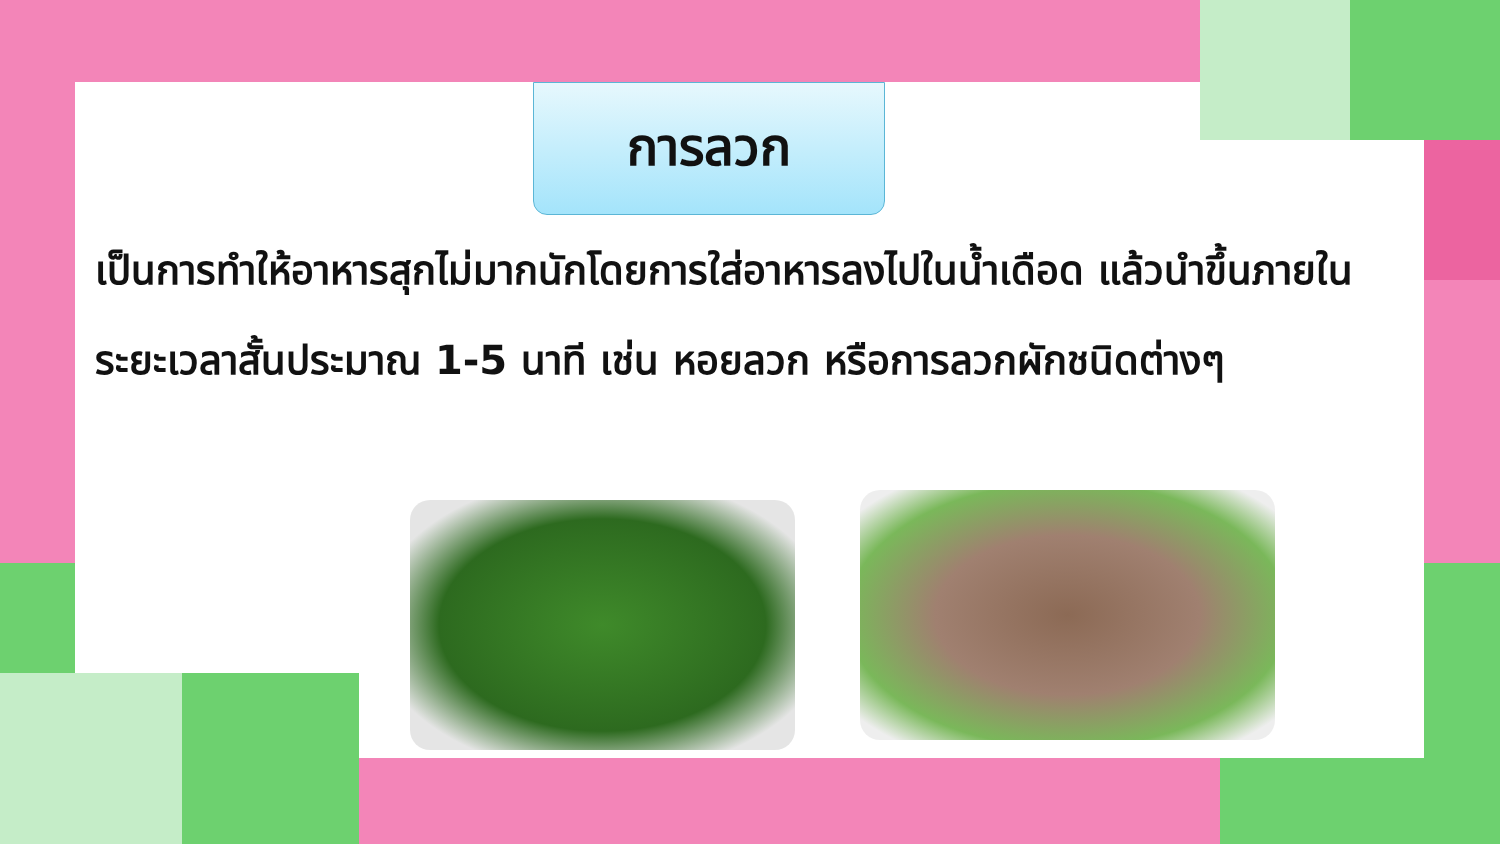การลวก
เป็นการทำให้อาหารสุกไม่มากนักโดยการใส่อาหารลงไปในน้ำเดือด แล้วนำขึ้นภายในระยะเวลาสั้นประมาณ 1-5 นาที เช่น หอยลวก หรือการลวกผักชนิดต่างๆ